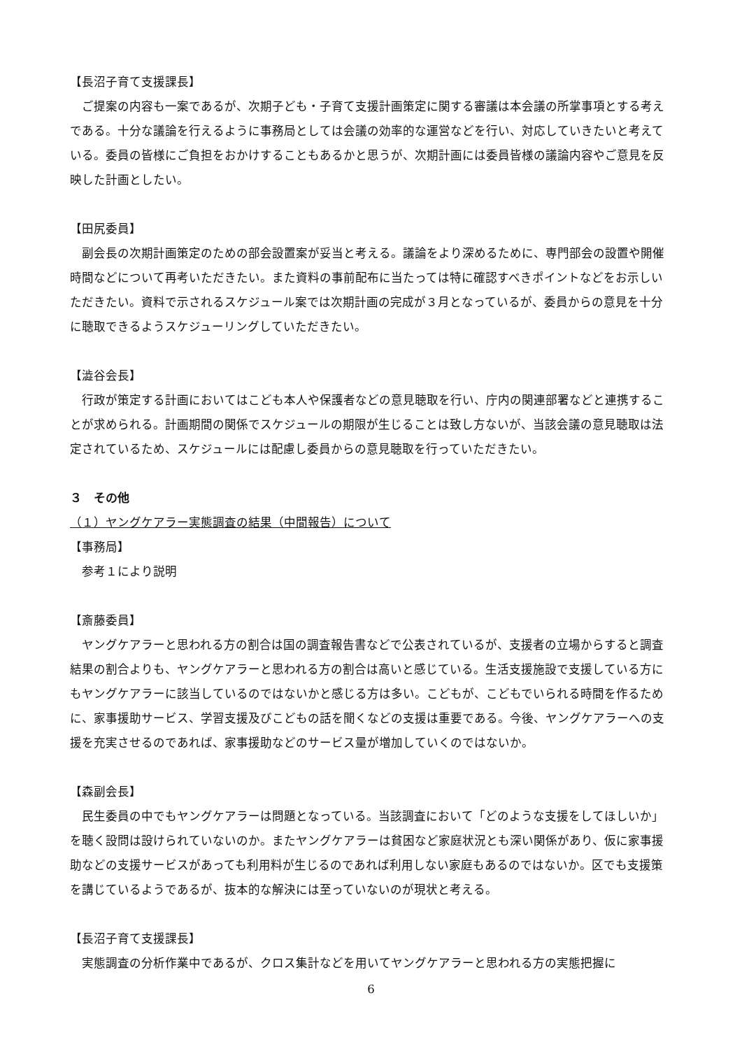【長沼子育て支援課長】
ご提案の内容も一案であるが、次期子ども・子育て支援計画策定に関する審議は本会議の所掌事項とする考えである。十分な議論を行えるように事務局としては会議の効率的な運営などを行い、対応していきたいと考えている。委員の皆様にご負担をおかけすることもあるかと思うが、次期計画には委員皆様の議論内容やご意見を反映した計画としたい。
【田尻委員】
副会長の次期計画策定のための部会設置案が妥当と考える。議論をより深めるために、専門部会の設置や開催時間などについて再考いただきたい。また資料の事前配布に当たっては特に確認すべきポイントなどをお示しいただきたい。資料で示されるスケジュール案では次期計画の完成が３月となっているが、委員からの意見を十分に聴取できるようスケジューリングしていただきたい。
【澁谷会長】
行政が策定する計画においてはこども本人や保護者などの意見聴取を行い、庁内の関連部署などと連携することが求められる。計画期間の関係でスケジュールの期限が生じることは致し方ないが、当該会議の意見聴取は法定されているため、スケジュールには配慮し委員からの意見聴取を行っていただきたい。
３　その他
（１）ヤングケアラー実態調査の結果（中間報告）について
【事務局】
参考１により説明
【斎藤委員】
ヤングケアラーと思われる方の割合は国の調査報告書などで公表されているが、支援者の立場からすると調査結果の割合よりも、ヤングケアラーと思われる方の割合は高いと感じている。生活支援施設で支援している方にもヤングケアラーに該当しているのではないかと感じる方は多い。こどもが、こどもでいられる時間を作るために、家事援助サービス、学習支援及びこどもの話を聞くなどの支援は重要である。今後、ヤングケアラーへの支援を充実させるのであれば、家事援助などのサービス量が増加していくのではないか。
【森副会長】
民生委員の中でもヤングケアラーは問題となっている。当該調査において「どのような支援をしてほしいか」を聴く設問は設けられていないのか。またヤングケアラーは貧困など家庭状況とも深い関係があり、仮に家事援助などの支援サービスがあっても利用料が生じるのであれば利用しない家庭もあるのではないか。区でも支援策を講じているようであるが、抜本的な解決には至っていないのが現状と考える。
【長沼子育て支援課長】
実態調査の分析作業中であるが、クロス集計などを用いてヤングケアラーと思われる方の実態把握に
6